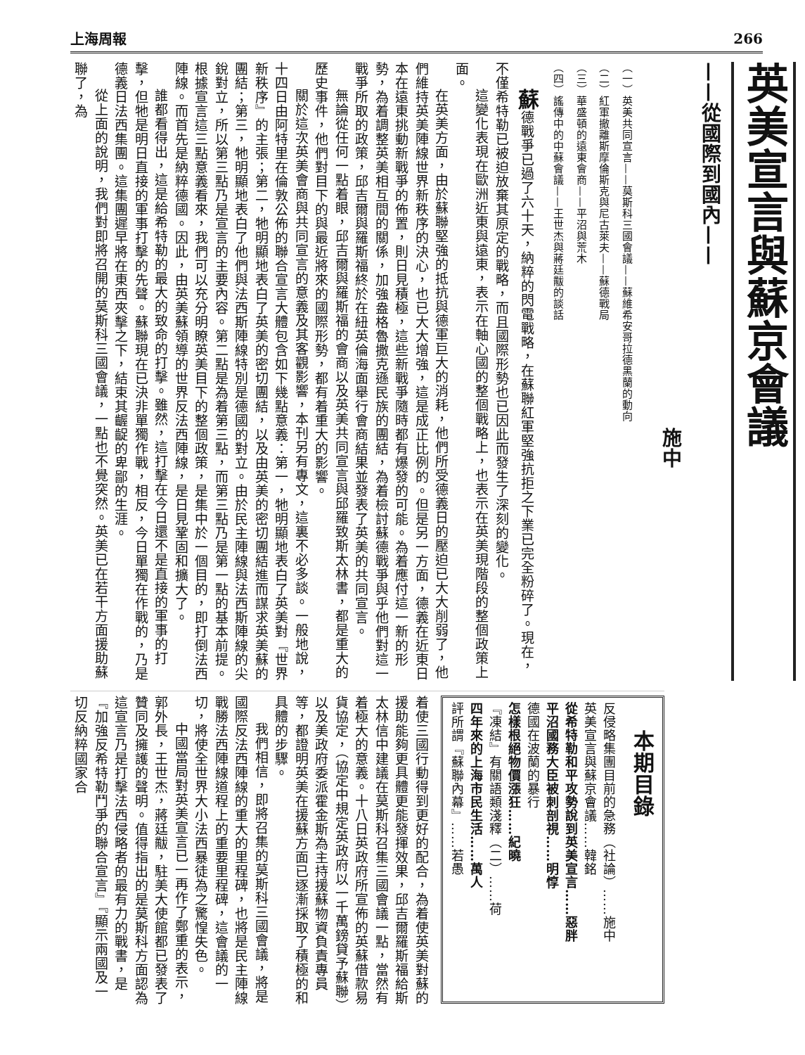上海周報 266
英美宣言與蘇京會議
——從國際到國內——
施中
（一）英美共同宣言——莫斯科三國會議——蘇維希安哥拉德黑蘭的動向
（二）紅軍撤離斯摩倫斯克與尼古萊夫——蘇德戰局
（三）華盛頓的遠東會商——平沼與荒木
（四）謠傳中的中蘇會議——王世杰與蔣廷黻的談話
蘇德戰爭已過了六十天，納粹的閃電戰略，在蘇聯紅軍堅強抗拒之下業已完全粉碎了。現在，不僅希特勒已被迫放棄其原定的戰略，而且國際形勢也已因此而發生了深刻的變化。
這變化表現在歐洲近東與遠東，表示在軸心國的整個戰略上，也表示在英美現階段的整個政策上面。
在英美方面，由於蘇聯堅強的抵抗與德軍巨大的消耗，他們所受德義日的壓迫已大大削弱了，他們維持英美陣線世界新秩序的決心，也已大大增強，這是成正比例的。但是另一方面，德義在近東日本在遠東挑動新戰爭的佈置，則日見積極，這些新戰爭隨時都有爆發的可能。為着應付這一新的形勢，為着調整英美相互間的關係，加強盎格魯撒克遜民族的團結，為着檢討蘇德戰爭與乎他們對這一戰爭所取的政策，邱吉爾與羅斯福終於在紐英倫海面舉行會商結果並發表了英美的共同宣言。
無論從任何一點着眼，邱吉爾與羅斯福的會商以及英美共同宣言與邱羅致斯太林書，都是重大的歷史事件，他們對目下的與最近將來的國際形勢，都有着重大的影響。
關於這次英美會商與共同宣言的意義及其客觀影響，本刊另有專文，這裏不必多談。一般地說，十四日由阿特里在倫敦公佈的聯合宣言大體包含如下幾點意義：第一，牠明顯地表白了英美對『世界新秩序』的主張；第二，牠明顯地表白了英美的密切團結，以及由英美的密切團結進而謀求英美蘇的團結；第三，牠明顯地表白了他們與法西斯陣線特別是德國的對立。由於民主陣線與法西斯陣線的尖銳對立，所以第三點乃是宣言的主要內容。第二點是為着第三點，而第三點乃是第一點的基本前提。根據宣言這三點意義看來，我們可以充分明瞭英美目下的整個政策，是集中於一個目的，即打倒法西陣線。而首先是納粹德國。因此，由英美蘇領導的世界反法西陣線，是日見鞏固和擴大了。
誰都看得出，這是給希特勒的最大的致命的打擊。雖然，這打擊在今日還不是直接的軍事的打擊，但牠是明日直接的軍事打擊的先聲。蘇聯現在已決非單獨作戰，相反，今日單獨在作戰的，乃是德義日法西集團。這集團遲早將在東西夾擊之下，結束其齷齪的卑鄙的生涯。
從上面的說明，我們對即將召開的莫斯科三國會議，一點也不覺突然。英美已在若干方面援助蘇聯了，為
本期目錄
反侵略集團目前的急務（社論）……施中
英美宣言與蘇京會議……韓銘
從希特勒和平攻勢說到英美宣言……惡胖
平沼國務大臣被刺剖視……明惇
德國在波蘭的暴行
怎樣根絕物價漲狂……紀曉
『凍結』有關語類淺釋（二）……荷
四年來的上海市民生活……萬人
評所謂『蘇聯內幕』……若愚
着使三國行動得到更好的配合，為着使英美對蘇的援助能夠更具體更能發揮效果，邱吉爾羅斯福給斯太林信中建議在莫斯科召集三國會議一點，當然有着極大的意義。十八日英政府所宣佈的英蘇借款易貨協定，（協定中規定英政府以一千萬鎊貸予蘇聯）以及美政府委派霍金斯為主持援蘇物資負責專員等，都證明英美在援蘇方面已逐漸採取了積極的和具體的步驟。
我們相信，即將召集的莫斯科三國會議，將是國際反法西陣線的重大的里程碑，也將是民主陣線戰勝法西陣線道程上的重要里程碑，這會議的一切，將使全世界大小法西暴徒為之驚惶失色。
中國當局對英美宣言已一再作了鄭重的表示，郭外長，王世杰，蔣廷黻，駐美大使館都已發表了贊同及擁護的聲明。值得指出的是莫斯科方面認為這宣言乃是打擊法西侵略者的最有力的戰書，是『加強反希特勒鬥爭的聯合宣言』『顯示兩國及一切反納粹國家合